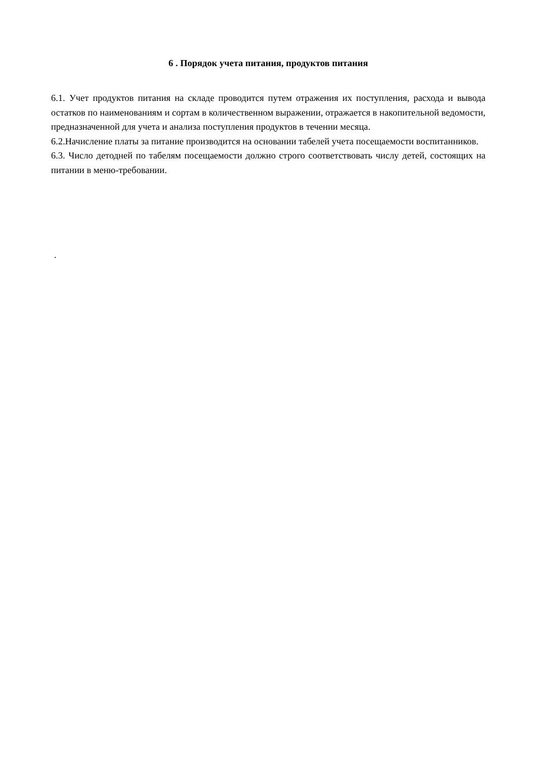6 . Порядок учета питания, продуктов питания
6.1. Учет продуктов питания на складе проводится путем отражения их поступления, расхода и вывода остатков по наименованиям и сортам в количественном выражении, отражается в накопительной ведомости, предназначенной для учета и анализа поступления продуктов в течении месяца.
6.2.Начисление платы за питание производится на основании табелей учета посещаемости воспитанников.
6.3. Число детодней по табелям посещаемости должно строго соответствовать числу детей, состоящих на питании в меню-требовании.
.